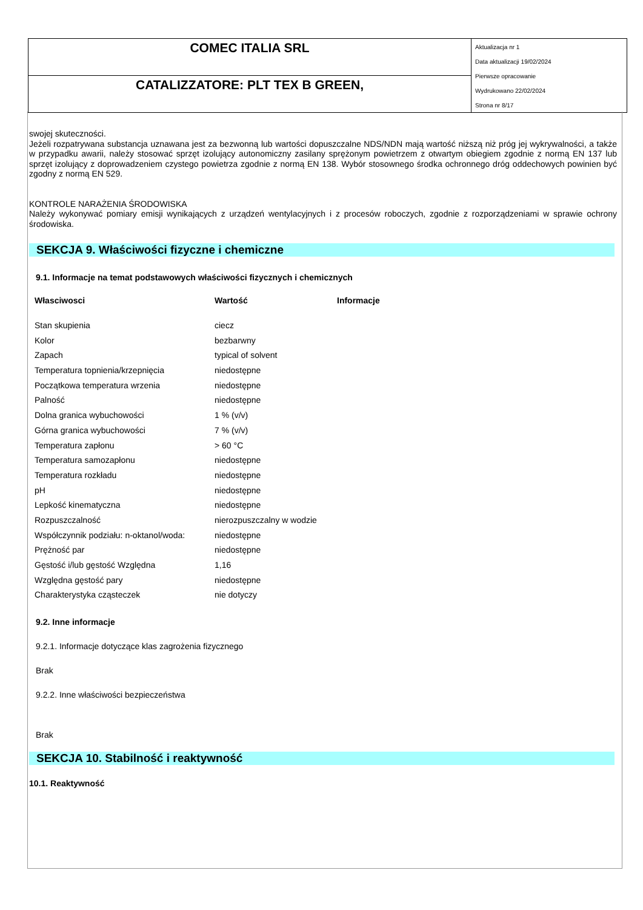COMEC ITALIA SRL
CATALIZZATORE: PLT TEX B GREEN,
Aktualizacja nr 1
Data aktualizacji 19/02/2024
Pierwsze opracowanie
Wydrukowano 22/02/2024
Strona nr 8/17
swojej skuteczności.
Jeżeli rozpatrywana substancja uznawana jest za bezwonną lub wartości dopuszczalne NDS/NDN mają wartość niższą niż próg jej wykrywalności, a także w przypadku awarii, należy stosować sprzęt izolujący autonomiczny zasilany sprężonym powietrzem z otwartym obiegiem zgodnie z normą EN 137 lub sprzęt izolujący z doprowadzeniem czystego powietrza zgodnie z normą EN 138. Wybór stosownego środka ochronnego dróg oddechowych powinien być zgodny z normą EN 529.
KONTROLE NARAŻENIA ŚRODOWISKA
Należy wykonywać pomiary emisji wynikających z urządzeń wentylacyjnych i z procesów roboczych, zgodnie z rozporządzeniami w sprawie ochrony środowiska.
SEKCJA 9. Właściwości fizyczne i chemiczne
9.1. Informacje na temat podstawowych właściwości fizycznych i chemicznych
| Własciwosci | Wartość | Informacje |
| --- | --- | --- |
| Stan skupienia | ciecz | |
| Kolor | bezbarwny | |
| Zapach | typical of solvent | |
| Temperatura topnienia/krzepnięcia | niedostępne | |
| Początkowa temperatura wrzenia | niedostępne | |
| Palność | niedostępne | |
| Dolna granica wybuchowości | 1 % (v/v) | |
| Górna granica wybuchowości | 7 % (v/v) | |
| Temperatura zapłonu | > 60 °C | |
| Temperatura samozapłonu | niedostępne | |
| Temperatura rozkładu | niedostępne | |
| pH | niedostępne | |
| Lepkość kinematyczna | niedostępne | |
| Rozpuszczalność | nierozpuszczalny w wodzie | |
| Współczynnik podziału: n-oktanol/woda: | niedostępne | |
| Prężność par | niedostępne | |
| Gęstość i/lub gęstość Względna | 1,16 | |
| Względna gęstość pary | niedostępne | |
| Charakterystyka cząsteczek | nie dotyczy | |
9.2. Inne informacje
9.2.1. Informacje dotyczące klas zagrożenia fizycznego
Brak
9.2.2. Inne właściwości bezpieczeństwa
Brak
SEKCJA 10. Stabilność i reaktywność
10.1. Reaktywność